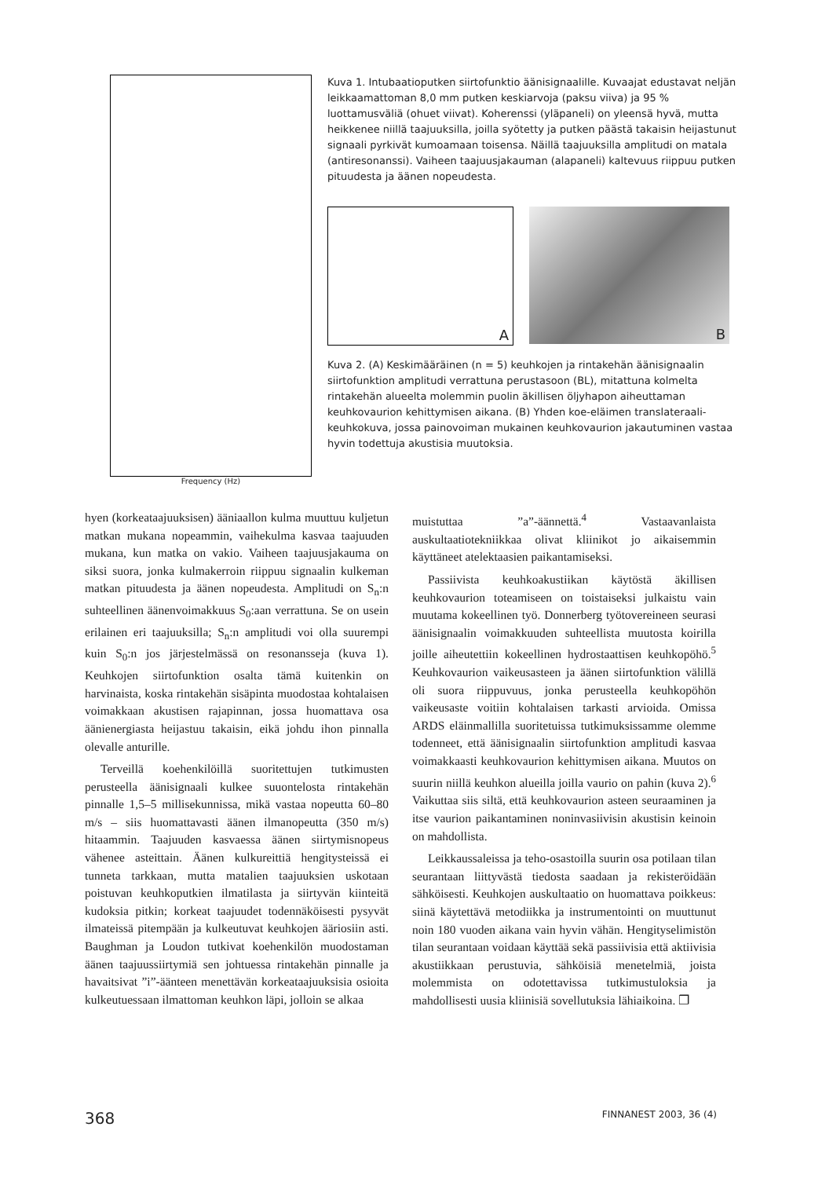Frequency (Hz)
Kuva 1. Intubaatioputken siirtofunktio äänisignaalille. Kuvaajat edustavat neljän leikkaamattoman 8,0 mm putken keskiarvoja (paksu viiva) ja 95 % luottamusväliä (ohuet viivat). Koherenssi (yläpaneli) on yleensä hyvä, mutta heikkenee niillä taajuuksilla, joilla syötetty ja putken päästä takaisin heijastunut signaali pyrkivät kumoamaan toisensa. Näillä taajuuksilla amplitudi on matala (antiresonanssi). Vaiheen taajuusjakauman (alapaneli) kaltevuus riippuu putken pituudesta ja äänen nopeudesta.
A
B
Kuva 2. (A) Keskimääräinen (n = 5) keuhkojen ja rintakehän äänisignaalin siirtofunktion amplitudi verrattuna perustasoon (BL), mitattuna kolmelta rintakehän alueelta molemmin puolin äkillisen öljyhapon aiheuttaman keuhkovaurion kehittymisen aikana. (B) Yhden koe-eläimen translateraali-keuhkokuva, jossa painovoiman mukainen keuhkovaurion jakautuminen vastaa hyvin todettuja akustisia muutoksia.
hyen (korkeataajuuksisen) ääniaallon kulma muuttuu kuljetun matkan mukana nopeammin, vaihekulma kasvaa taajuuden mukana, kun matka on vakio. Vaiheen taajuusjakauma on siksi suora, jonka kulmakerroin riippuu signaalin kulkeman matkan pituudesta ja äänen nopeudesta. Amplitudi on S<sub>n</sub>:n suhteellinen äänenvoimakkuus S<sub>0</sub>:aan verrattuna. Se on usein erilainen eri taajuuksilla; S<sub>n</sub>:n amplitudi voi olla suurempi kuin S<sub>0</sub>:n jos järjestelmässä on resonansseja (kuva 1). Keuhkojen siirtofunktion osalta tämä kuitenkin on harvinaista, koska rintakehän sisäpinta muodostaa kohtalaisen voimakkaan akustisen rajapinnan, jossa huomattava osa äänienergiasta heijastuu takaisin, eikä johdu ihon pinnalla olevalle anturille.
Terveillä koehenkilöillä suoritettujen tutkimusten perusteella äänisignaali kulkee suuontelosta rintakehän pinnalle 1,5–5 millisekunnissa, mikä vastaa nopeutta 60–80 m/s – siis huomattavasti äänen ilmanopeutta (350 m/s) hitaammin. Taajuuden kasvaessa äänen siirtymisnopeus vähenee asteittain. Äänen kulkureittiä hengitysteissä ei tunneta tarkkaan, mutta matalien taajuuksien uskotaan poistuvan keuhkoputkien ilmatilasta ja siirtyvän kiinteitä kudoksia pitkin; korkeat taajuudet todennäköisesti pysyvät ilmateissä pitempään ja kulkeutuvat keuhkojen ääriosiin asti. Baughman ja Loudon tutkivat koehenkilön muodostaman äänen taajuussiirtymiä sen johtuessa rintakehän pinnalle ja havaitsivat ”i”-äänteen menettävän korkeataajuuksisia osioita kulkeutuessaan ilmattoman keuhkon läpi, jolloin se alkaa
muistuttaa ”a”-äännettä.<sup>4</sup> Vastaavanlaista auskultaatiotekniikkaa olivat kliinikot jo aikaisemmin käyttäneet atelektaasien paikantamiseksi.
Passiivista keuhkoakustiikan käytöstä äkillisen keuhkovaurion toteamiseen on toistaiseksi julkaistu vain muutama kokeellinen työ. Donnerberg työtovereineen seurasi äänisignaalin voimakkuuden suhteellista muutosta koirilla joille aiheutettiin kokeellinen hydrostaattisen keuhkopöhö.<sup>5</sup> Keuhkovaurion vaikeusasteen ja äänen siirtofunktion välillä oli suora riippuvuus, jonka perusteella keuhkopöhön vaikeusaste voitiin kohtalaisen tarkasti arvioida. Omissa ARDS eläinmallilla suoritetuissa tutkimuksissamme olemme todenneet, että äänisignaalin siirtofunktion amplitudi kasvaa voimakkaasti keuhkovaurion kehittymisen aikana. Muutos on suurin niillä keuhkon alueilla joilla vaurio on pahin (kuva 2).<sup>6</sup> Vaikuttaa siis siltä, että keuhkovaurion asteen seuraaminen ja itse vaurion paikantaminen noninvasiivisin akustisin keinoin on mahdollista.
Leikkaussaleissa ja teho-osastoilla suurin osa potilaan tilan seurantaan liittyvästä tiedosta saadaan ja rekisteröidään sähköisesti. Keuhkojen auskultaatio on huomattava poikkeus: siinä käytettävä metodiikka ja instrumentointi on muuttunut noin 180 vuoden aikana vain hyvin vähän. Hengityselimistön tilan seurantaan voidaan käyttää sekä passiivisia että aktiivisia akustiikkaan perustuvia, sähköisiä menetelmiä, joista molemmista on odotettavissa tutkimustuloksia ja mahdollisesti uusia kliinisiä sovellutuksia lähiaikoina. ❐
368 FINNANEST 2003, 36 (4)